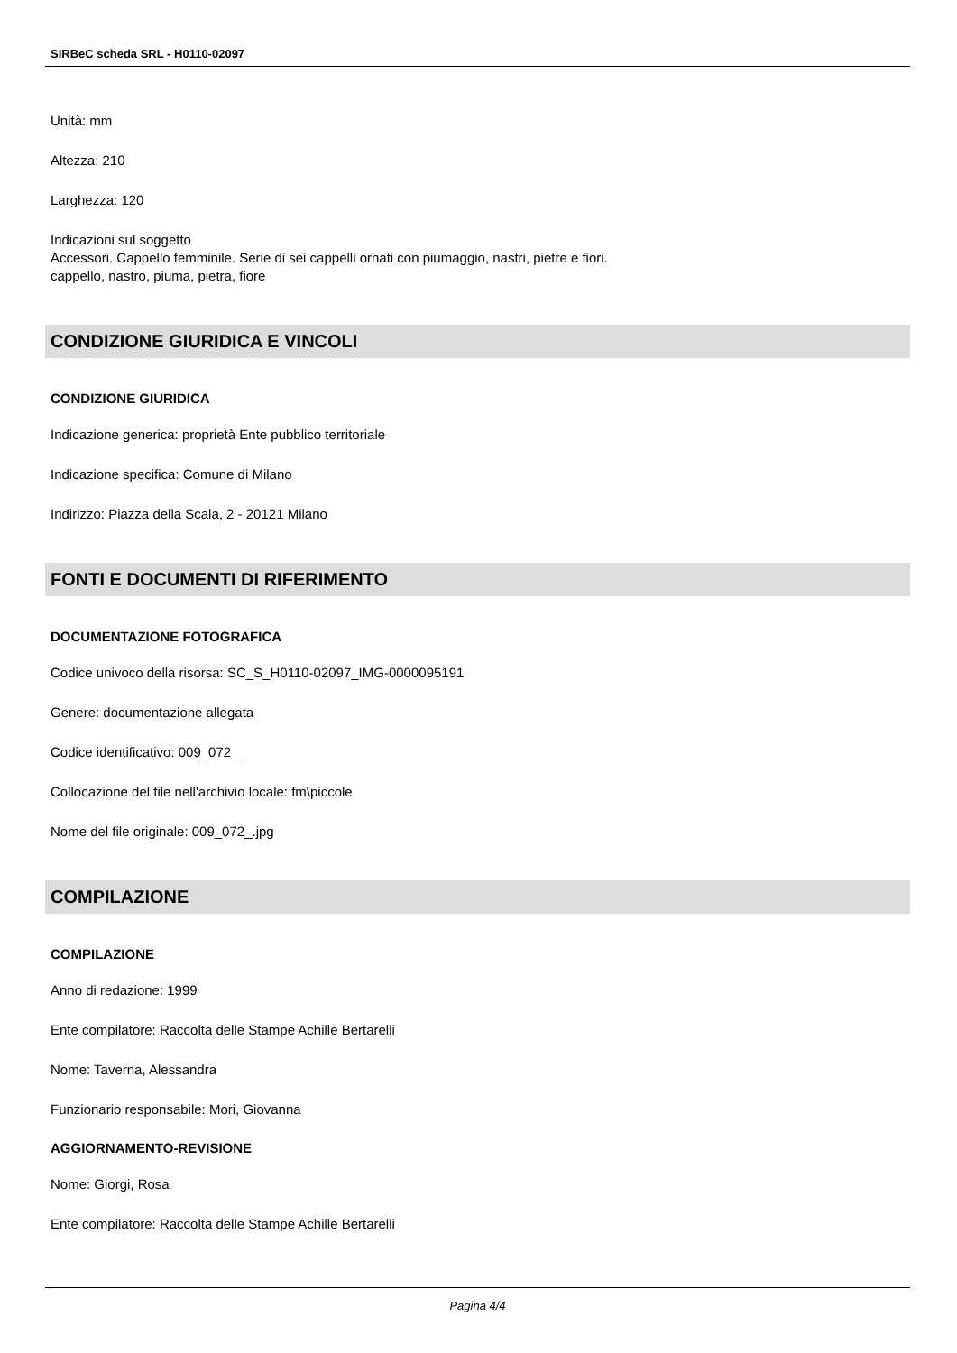SIRBeC scheda SRL - H0110-02097
Unità: mm
Altezza: 210
Larghezza: 120
Indicazioni sul soggetto
Accessori. Cappello femminile. Serie di sei cappelli ornati con piumaggio, nastri, pietre e fiori.
cappello, nastro, piuma, pietra, fiore
CONDIZIONE GIURIDICA E VINCOLI
CONDIZIONE GIURIDICA
Indicazione generica: proprietà Ente pubblico territoriale
Indicazione specifica: Comune di Milano
Indirizzo: Piazza della Scala, 2 - 20121 Milano
FONTI E DOCUMENTI DI RIFERIMENTO
DOCUMENTAZIONE FOTOGRAFICA
Codice univoco della risorsa: SC_S_H0110-02097_IMG-0000095191
Genere: documentazione allegata
Codice identificativo: 009_072_
Collocazione del file nell'archivio locale: fm\piccole
Nome del file originale: 009_072_.jpg
COMPILAZIONE
COMPILAZIONE
Anno di redazione: 1999
Ente compilatore: Raccolta delle Stampe Achille Bertarelli
Nome: Taverna, Alessandra
Funzionario responsabile: Mori, Giovanna
AGGIORNAMENTO-REVISIONE
Nome: Giorgi, Rosa
Ente compilatore: Raccolta delle Stampe Achille Bertarelli
Pagina 4/4